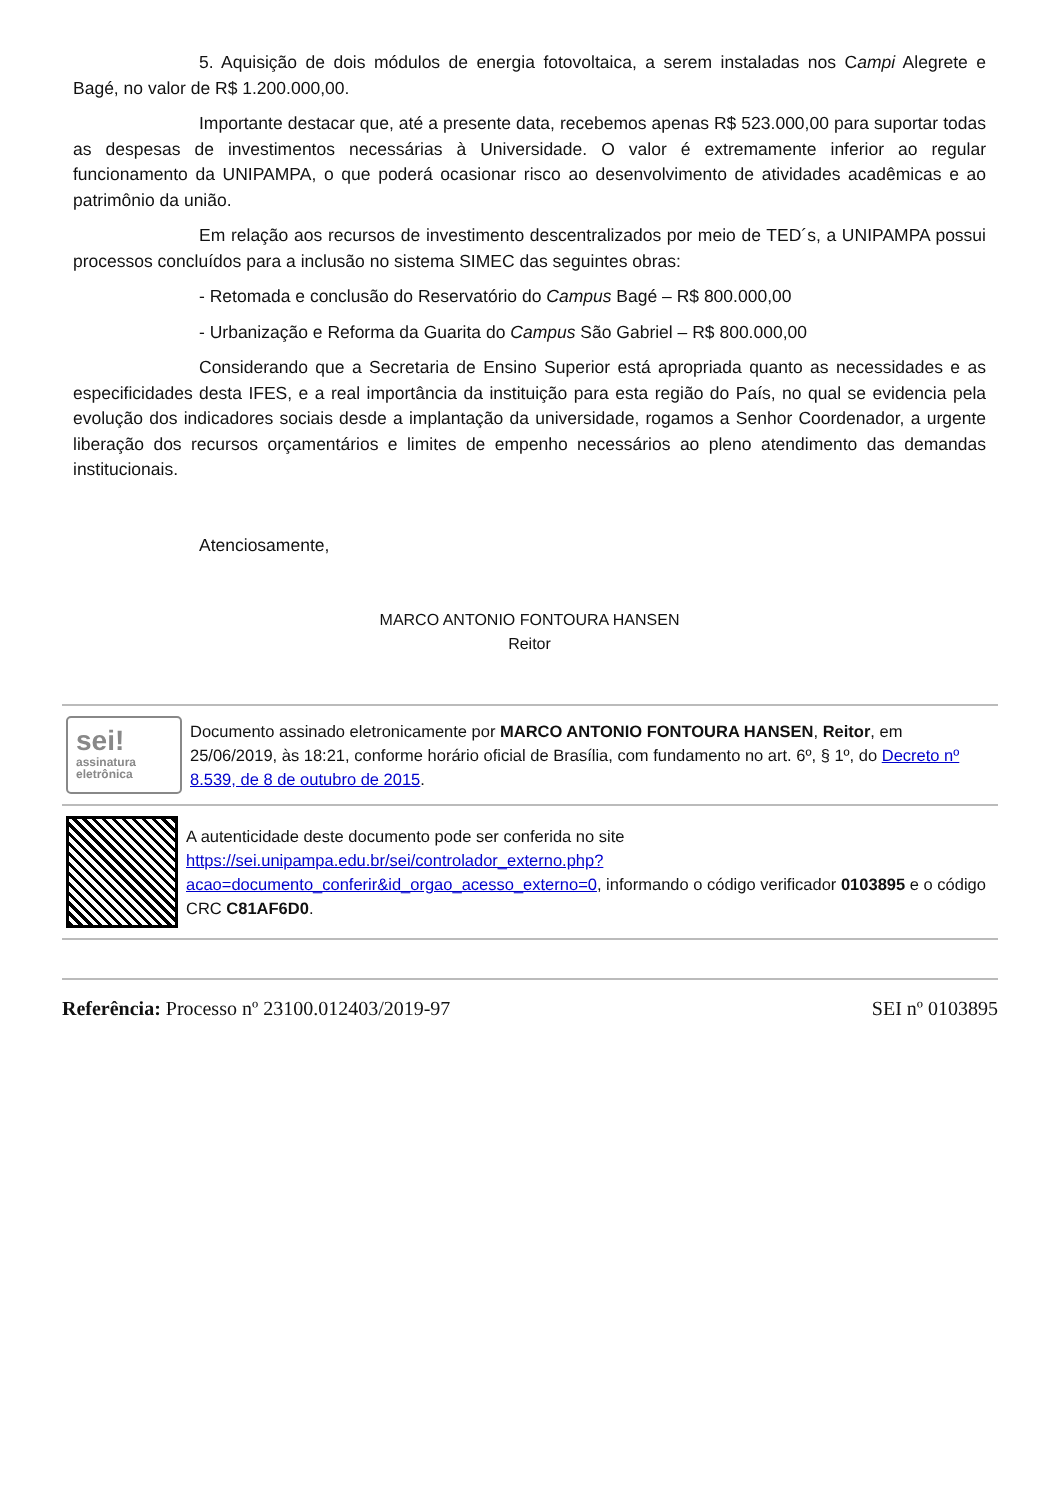5. Aquisição de dois módulos de energia fotovoltaica, a serem instaladas nos Campi Alegrete e Bagé, no valor de R$ 1.200.000,00.
Importante destacar que, até a presente data, recebemos apenas R$ 523.000,00 para suportar todas as despesas de investimentos necessárias à Universidade. O valor é extremamente inferior ao regular funcionamento da UNIPAMPA, o que poderá ocasionar risco ao desenvolvimento de atividades acadêmicas e ao patrimônio da união.
Em relação aos recursos de investimento descentralizados por meio de TED´s, a UNIPAMPA possui processos concluídos para a inclusão no sistema SIMEC das seguintes obras:
- Retomada e conclusão do Reservatório do Campus Bagé – R$ 800.000,00
- Urbanização e Reforma da Guarita do Campus São Gabriel – R$ 800.000,00
Considerando que a Secretaria de Ensino Superior está apropriada quanto as necessidades e as especificidades desta IFES, e a real importância da instituição para esta região do País, no qual se evidencia pela evolução dos indicadores sociais desde a implantação da universidade, rogamos a Senhor Coordenador, a urgente liberação dos recursos orçamentários e limites de empenho necessários ao pleno atendimento das demandas institucionais.
Atenciosamente,
MARCO ANTONIO FONTOURA HANSEN
Reitor
sei!
assinatura
eletrônica
Documento assinado eletronicamente por MARCO ANTONIO FONTOURA HANSEN, Reitor, em 25/06/2019, às 18:21, conforme horário oficial de Brasília, com fundamento no art. 6º, § 1º, do Decreto nº 8.539, de 8 de outubro de 2015.
A autenticidade deste documento pode ser conferida no site https://sei.unipampa.edu.br/sei/controlador_externo.php?acao=documento_conferir&id_orgao_acesso_externo=0, informando o código verificador 0103895 e o código CRC C81AF6D0.
Referência: Processo nº 23100.012403/2019-97 SEI nº 0103895